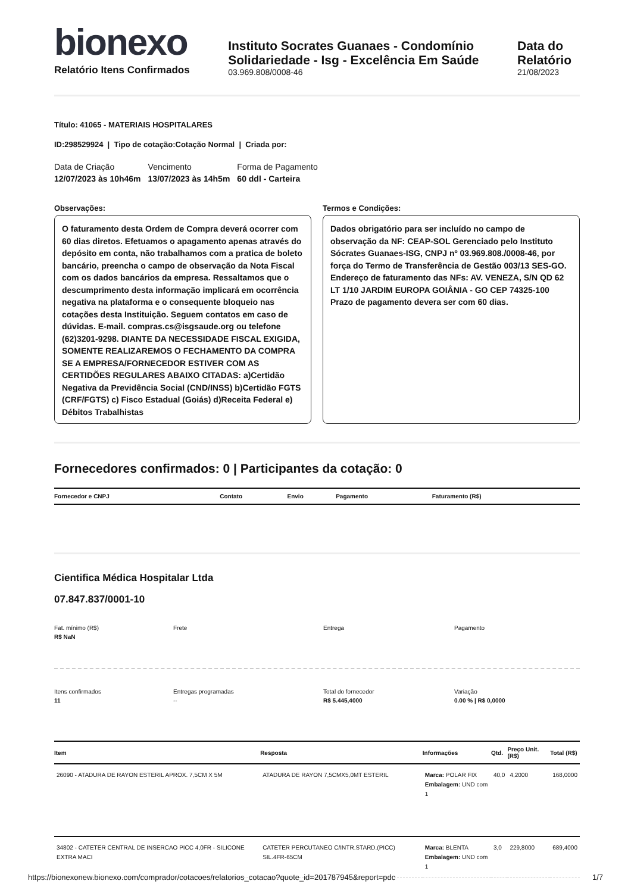bionexo
Relatório Itens Confirmados
Instituto Socrates Guanaes - Condomínio
Solidariedade - Isg - Excelência Em Saúde
03.969.808/0008-46
Data do Relatório
21/08/2023
Título: 41065 - MATERIAIS HOSPITALARES
ID:298529924 | Tipo de cotação:Cotação Normal | Criada por:
Data de Criação
12/07/2023 às 10h46m
Vencimento
13/07/2023 às 14h5m
Forma de Pagamento
60 ddl - Carteira
Observações:
O faturamento desta Ordem de Compra deverá ocorrer com 60 dias diretos. Efetuamos o apagamento apenas através do depósito em conta, não trabalhamos com a pratica de boleto bancário, preencha o campo de observação da Nota Fiscal com os dados bancários da empresa. Ressaltamos que o descumprimento desta informação implicará em ocorrência negativa na plataforma e o consequente bloqueio nas cotações desta Instituição. Seguem contatos em caso de dúvidas. E-mail. compras.cs@isgsaude.org ou telefone (62)3201-9298. DIANTE DA NECESSIDADE FISCAL EXIGIDA, SOMENTE REALIZAREMOS O FECHAMENTO DA COMPRA SE A EMPRESA/FORNECEDOR ESTIVER COM AS CERTIDÕES REGULARES ABAIXO CITADAS: a)Certidão Negativa da Previdência Social (CND/INSS) b)Certidão FGTS (CRF/FGTS) c) Fisco Estadual (Goiás) d)Receita Federal e) Débitos Trabalhistas
Termos e Condições:
Dados obrigatório para ser incluído no campo de observação da NF: CEAP-SOL Gerenciado pelo Instituto Sócrates Guanaes-ISG, CNPJ nº 03.969.808./0008-46, por força do Termo de Transferência de Gestão 003/13 SES-GO. Endereço de faturamento das NFs: AV. VENEZA, S/N QD 62 LT 1/10 JARDIM EUROPA GOIÂNIA - GO CEP 74325-100 Prazo de pagamento devera ser com 60 dias.
Fornecedores confirmados: 0 | Participantes da cotação: 0
| Fornecedor e CNPJ | Contato | Envio | Pagamento | Faturamento (R$) |
| --- | --- | --- | --- | --- |
Cientifica Médica Hospitalar Ltda
07.847.837/0001-10
Fat. mínimo (R$)
R$ NaN
Frete
Entrega
Pagamento
Itens confirmados
11
Entregas programadas
--
Total do fornecedor
R$ 5.445,4000
Variação
0.00 % | R$ 0,0000
| Item | Resposta | Informações | Qtd. | Preço Unit. (R$) | Total (R$) |
| --- | --- | --- | --- | --- | --- |
| 26090 - ATADURA DE RAYON ESTERIL APROX. 7,5CM X 5M | ATADURA DE RAYON 7,5CMX5,0MT ESTERIL | Marca: POLAR FIX Embalagem: UND com 1 | 40,0 | 4,2000 | 168,0000 |
| 34802 - CATETER CENTRAL DE INSERCAO PICC 4,0FR - SILICONE EXTRA MACI | CATETER PERCUTANEO C/INTR.STARD.(PICC) SIL.4FR-65CM | Marca: BLENTA Embalagem: UND com 1 | 3,0 | 229,8000 | 689,4000 |
https://bionexonew.bionexo.com/comprador/cotacoes/relatorios_cotacao?quote_id=201787945&report=pdc 1/7